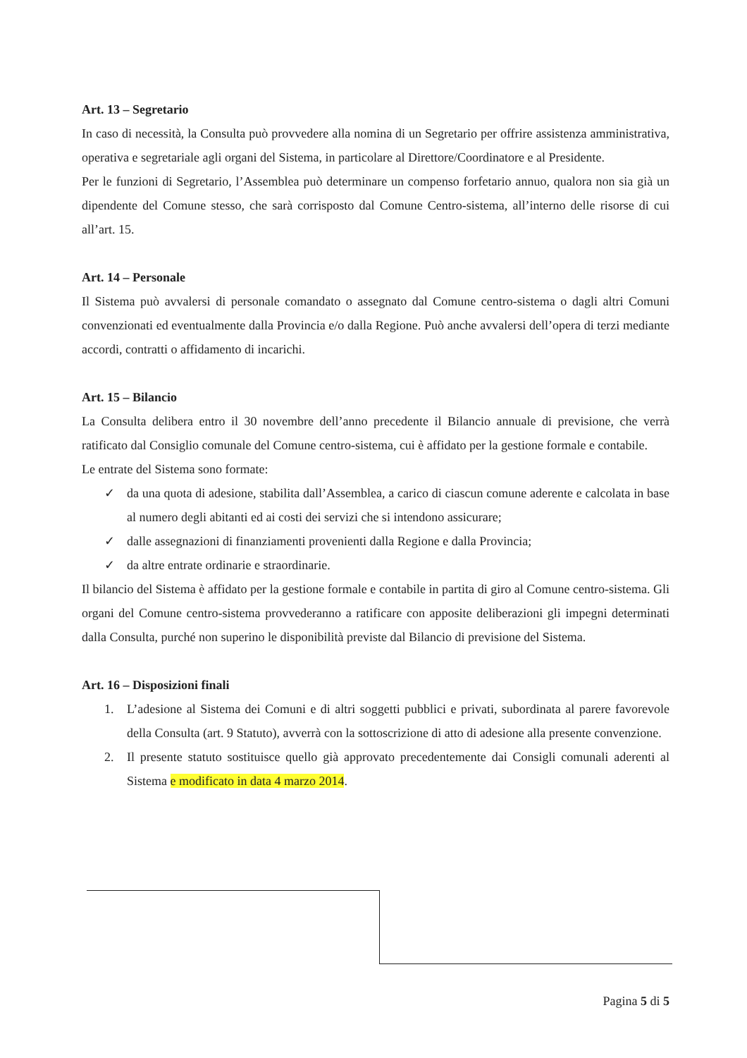Art. 13 – Segretario
In caso di necessità, la Consulta può provvedere alla nomina di un Segretario per offrire assistenza amministrativa, operativa e segretariale agli organi del Sistema, in particolare al Direttore/Coordinatore e al Presidente.
Per le funzioni di Segretario, l’Assemblea può determinare un compenso forfetario annuo, qualora non sia già un dipendente del Comune stesso, che sarà corrisposto dal Comune Centro-sistema, all’interno delle risorse di cui all’art. 15.
Art. 14 – Personale
Il Sistema può avvalersi di personale comandato o assegnato dal Comune centro-sistema o dagli altri Comuni convenzionati ed eventualmente dalla Provincia e/o dalla Regione. Può anche avvalersi dell’opera di terzi mediante accordi, contratti o affidamento di incarichi.
Art. 15 – Bilancio
La Consulta delibera entro il 30 novembre dell’anno precedente il Bilancio annuale di previsione, che verrà ratificato dal Consiglio comunale del Comune centro-sistema, cui è affidato per la gestione formale e contabile.
Le entrate del Sistema sono formate:
✓ da una quota di adesione, stabilita dall’Assemblea, a carico di ciascun comune aderente e calcolata in base al numero degli abitanti ed ai costi dei servizi che si intendono assicurare;
✓ dalle assegnazioni di finanziamenti provenienti dalla Regione e dalla Provincia;
✓ da altre entrate ordinarie e straordinarie.
Il bilancio del Sistema è affidato per la gestione formale e contabile in partita di giro al Comune centro-sistema. Gli organi del Comune centro-sistema provvederanno a ratificare con apposite deliberazioni gli impegni determinati dalla Consulta, purché non superino le disponibilità previste dal Bilancio di previsione del Sistema.
Art. 16 – Disposizioni finali
1. L’adesione al Sistema dei Comuni e di altri soggetti pubblici e privati, subordinata al parere favorevole della Consulta (art. 9 Statuto), avverrà con la sottoscrizione di atto di adesione alla presente convenzione.
2. Il presente statuto sostituisce quello già approvato precedentemente dai Consigli comunali aderenti al Sistema e modificato in data 4 marzo 2014.
Pagina 5 di 5